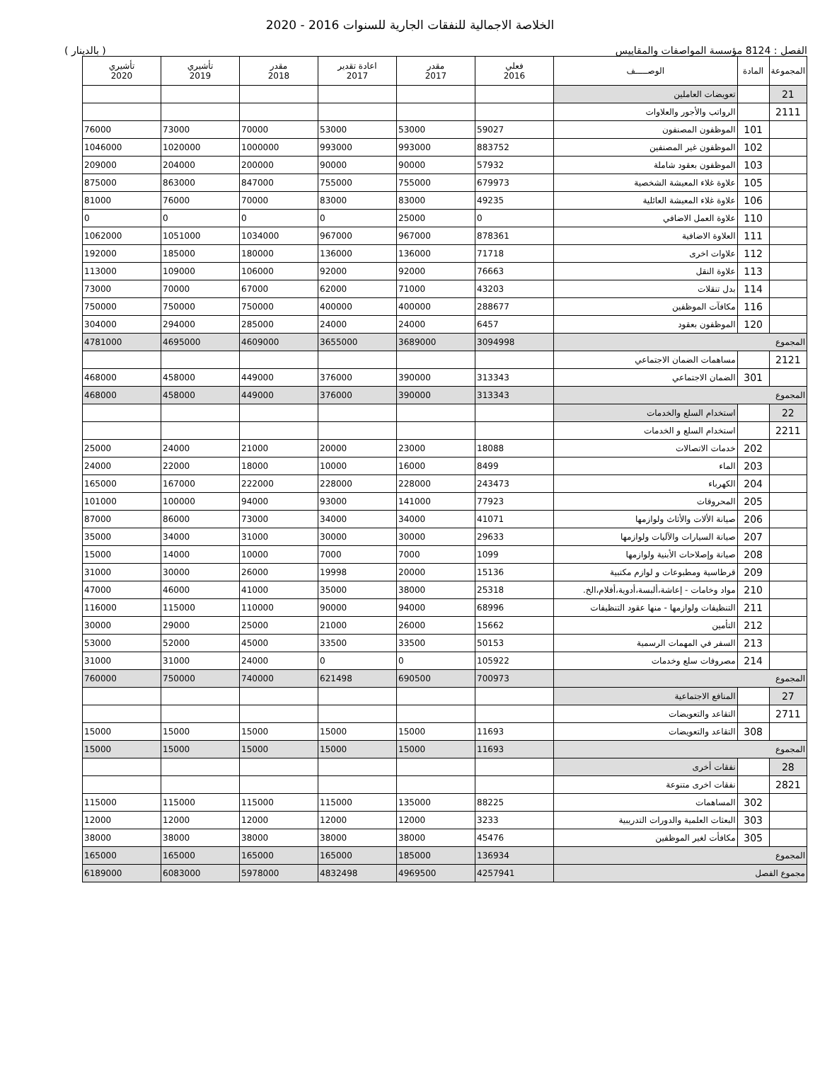الخلاصة الاجمالية للنفقات الجارية للسنوات 2016 - 2020
الفصل : 8124 مؤسسة المواصفات والمقاييس ( بالدينار )
| المجموعة | المادة | الوصـــــف | فعلي 2016 | مقدر 2017 | اعادة تقدير 2017 | مقدر 2018 | تأشيري 2019 | تأشيري 2020 |
| --- | --- | --- | --- | --- | --- | --- | --- | --- |
| 21 | | تعويضات العاملين | | | | | | |
| 2111 | | الرواتب والأجور والعلاوات | | | | | | |
| | 101 | الموظفون المصنفون | 59027 | 53000 | 53000 | 70000 | 73000 | 76000 |
| | 102 | الموظفون غير المصنفين | 883752 | 993000 | 993000 | 1000000 | 1020000 | 1046000 |
| | 103 | الموظفون بعقود شاملة | 57932 | 90000 | 90000 | 200000 | 204000 | 209000 |
| | 105 | علاوة غلاء المعيشة الشخصية | 679973 | 755000 | 755000 | 847000 | 863000 | 875000 |
| | 106 | علاوة غلاء المعيشة العائلية | 49235 | 83000 | 83000 | 70000 | 76000 | 81000 |
| | 110 | علاوة العمل الاضافي | 0 | 25000 | 0 | 0 | 0 | 0 |
| | 111 | العلاوة الاضافية | 878361 | 967000 | 967000 | 1034000 | 1051000 | 1062000 |
| | 112 | علاوات اخرى | 71718 | 136000 | 136000 | 180000 | 185000 | 192000 |
| | 113 | علاوة النقل | 76663 | 92000 | 92000 | 106000 | 109000 | 113000 |
| | 114 | بدل تنقلات | 43203 | 71000 | 62000 | 67000 | 70000 | 73000 |
| | 116 | مكافآت الموظفين | 288677 | 400000 | 400000 | 750000 | 750000 | 750000 |
| | 120 | الموظفون بعقود | 6457 | 24000 | 24000 | 285000 | 294000 | 304000 |
| المجموع | | | 3094998 | 3689000 | 3655000 | 4609000 | 4695000 | 4781000 |
| 2121 | | مساهمات الضمان الاجتماعي | | | | | | |
| | 301 | الضمان الاجتماعي | 313343 | 390000 | 376000 | 449000 | 458000 | 468000 |
| المجموع | | | 313343 | 390000 | 376000 | 449000 | 458000 | 468000 |
| 22 | | استخدام السلع والخدمات | | | | | | |
| 2211 | | استخدام السلع و الخدمات | | | | | | |
| | 202 | خدمات الاتصالات | 18088 | 23000 | 20000 | 21000 | 24000 | 25000 |
| | 203 | الماء | 8499 | 16000 | 10000 | 18000 | 22000 | 24000 |
| | 204 | الكهرباء | 243473 | 228000 | 228000 | 222000 | 167000 | 165000 |
| | 205 | المحروقات | 77923 | 141000 | 93000 | 94000 | 100000 | 101000 |
| | 206 | صيانة الألات والأثاث ولوازمها | 41071 | 34000 | 34000 | 73000 | 86000 | 87000 |
| | 207 | صيانة السيارات والآليات ولوازمها | 29633 | 30000 | 30000 | 31000 | 34000 | 35000 |
| | 208 | صيانة وإصلاحات الأبنية ولوازمها | 1099 | 7000 | 7000 | 10000 | 14000 | 15000 |
| | 209 | قرطاسية ومطبوعات و لوازم مكتبية | 15136 | 20000 | 19998 | 26000 | 30000 | 31000 |
| | 210 | مواد وخامات - إعاشة،ألبسة،أدوية،أفلام،الخ. | 25318 | 38000 | 35000 | 41000 | 46000 | 47000 |
| | 211 | التنظيفات ولوازمها - منها عقود التنظيفات | 68996 | 94000 | 90000 | 110000 | 115000 | 116000 |
| | 212 | التأمين | 15662 | 26000 | 21000 | 25000 | 29000 | 30000 |
| | 213 | السفر في المهمات الرسمية | 50153 | 33500 | 33500 | 45000 | 52000 | 53000 |
| | 214 | مصروفات سلع وخدمات | 105922 | 0 | 0 | 24000 | 31000 | 31000 |
| المجموع | | | 700973 | 690500 | 621498 | 740000 | 750000 | 760000 |
| 27 | | المنافع الاجتماعية | | | | | | |
| 2711 | | التقاعد والتعويضات | | | | | | |
| | 308 | التقاعد والتعويضات | 11693 | 15000 | 15000 | 15000 | 15000 | 15000 |
| المجموع | | | 11693 | 15000 | 15000 | 15000 | 15000 | 15000 |
| 28 | | نفقات أخرى | | | | | | |
| 2821 | | نفقات اخرى متنوعة | | | | | | |
| | 302 | المساهمات | 88225 | 135000 | 115000 | 115000 | 115000 | 115000 |
| | 303 | البعثات العلمية والدورات التدريبية | 3233 | 12000 | 12000 | 12000 | 12000 | 12000 |
| | 305 | مكافأت لغير الموظفين | 45476 | 38000 | 38000 | 38000 | 38000 | 38000 |
| المجموع | | | 136934 | 185000 | 165000 | 165000 | 165000 | 165000 |
| مجموع الفصل | | | 4257941 | 4969500 | 4832498 | 5978000 | 6083000 | 6189000 |